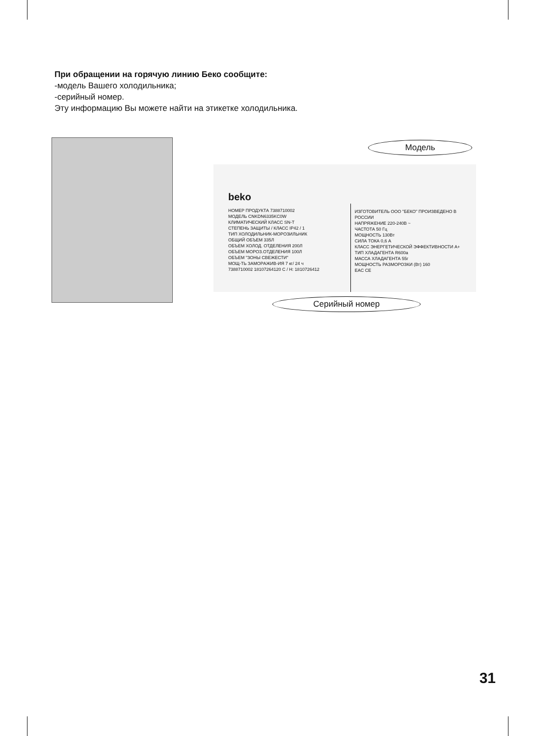При обращении на горячую линию Беко сообщите:
-модель Вашего холодильника;
-серийный номер.
Эту информацию Вы можете найти на этикетке холодильника.
Модель
beko
НОМЕР ПРОДУКТА 7388710002
МОДЕЛЬ CNKDN6335KC0W
КЛИМАТИЧЕСКИЙ КЛАСС SN-T
СТЕПЕНЬ ЗАЩИТЫ / КЛАСС IP42 / 1
ТИП ХОЛОДИЛЬНИК-МОРОЗИЛЬНИК
ОБЩИЙ ОБЪЕМ 335Л
ОБЪЕМ ХОЛОД. ОТДЕЛЕНИЯ 200Л
ОБЪЕМ МОРОЗ.ОТДЕЛЕНИЯ 100Л
ОБЪЕМ "ЗОНЫ СВЕЖЕСТИ"
МОЩ-ТЬ ЗАМОРАЖИВ-ИЯ 7 кг/ 24 ч
7388710002 18107264120 С / Н: 1810726412
ИЗГОТОВИТЕЛЬ ООО "БЕКО" ПРОИЗВЕДЕНО В РОССИИ
НАПРЯЖЕНИЕ 220-240В ~
ЧАСТОТА 50 Гц
МОЩНОСТЬ 130Вт
СИЛА ТОКА 0,6 А
КЛАСС ЭНЕРГЕТИЧЕСКОЙ ЭФФЕКТИВНОСТИ A+
ТИП ХЛАДАГЕНТА R600a
МАССА ХЛАДАГЕНТА 55г
МОЩНОСТЬ РАЗМОРОЗКИ (Вт) 160
EAC CE
Серийный номер
31